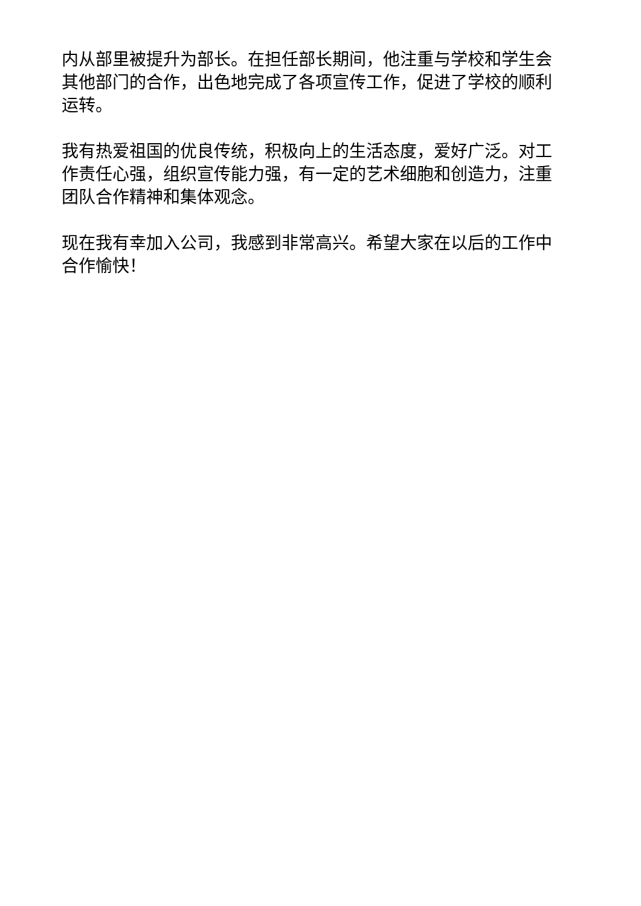内从部里被提升为部长。在担任部长期间，他注重与学校和学生会其他部门的合作，出色地完成了各项宣传工作，促进了学校的顺利运转。
我有热爱祖国的优良传统，积极向上的生活态度，爱好广泛。对工作责任心强，组织宣传能力强，有一定的艺术细胞和创造力，注重团队合作精神和集体观念。
现在我有幸加入公司，我感到非常高兴。希望大家在以后的工作中合作愉快！